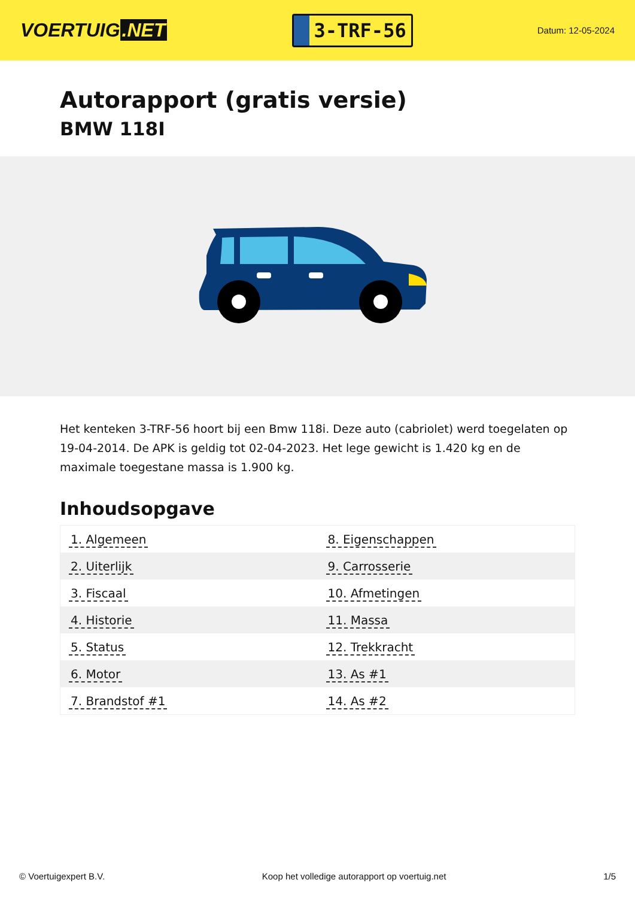VOERTUIG.NET
3-TRF-56
Datum: 12-05-2024
Autorapport (gratis versie)
BMW 118I
Het kenteken 3-TRF-56 hoort bij een Bmw 118i. Deze auto (cabriolet) werd toegelaten op 19-04-2014. De APK is geldig tot 02-04-2023. Het lege gewicht is 1.420 kg en de maximale toegestane massa is 1.900 kg.
Inhoudsopgave
| 1. Algemeen | 8. Eigenschappen |
| 2. Uiterlijk | 9. Carrosserie |
| 3. Fiscaal | 10. Afmetingen |
| 4. Historie | 11. Massa |
| 5. Status | 12. Trekkracht |
| 6. Motor | 13. As #1 |
| 7. Brandstof #1 | 14. As #2 |
© Voertuigexpert B.V. Koop het volledige autorapport op voertuig.net
1/5